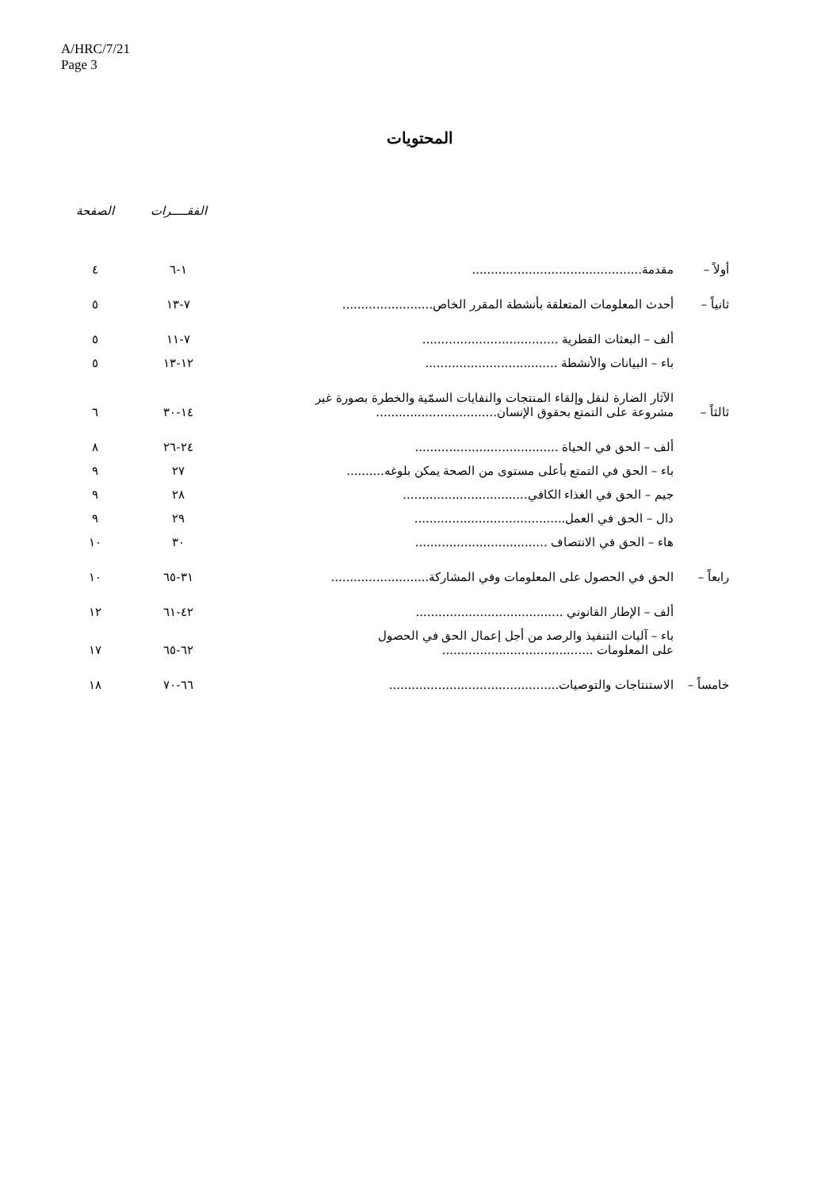A/HRC/7/21
Page 3
المحتويات
| | | | الفقـــــرات | الصفحة |
| أولاً – | مقدمة............................................. | | ١-٦ | ٤ |
| ثانياً – | أحدث المعلومات المتعلقة بأنشطة المقرر الخاص........................ | | ٧-١٣ | ٥ |
| | ألف – البعثات القطرية .................................... | | ٧-١١ | ٥ |
| | باء – البيانات والأنشطة ................................... | | ١٢-١٣ | ٥ |
| ثالثاً – | الآثار الضارة لنقل وإلقاء المنتجات والنفايات السمّية والخطرة بصورة غير مشروعة على التمتع بحقوق الإنسان................................ | | ١٤-٣٠ | ٦ |
| | ألف – الحق في الحياة ...................................... | | ٢٤-٢٦ | ٨ |
| | باء – الحق في التمتع بأعلى مستوى من الصحة يمكن بلوغه.......... | | ٢٧ | ٩ |
| | جيم – الحق في الغذاء الكافي................................. | | ٢٨ | ٩ |
| | دال – الحق في العمل........................................ | | ٢٩ | ٩ |
| | هاء – الحق في الانتصاف ................................... | | ٣٠ | ١٠ |
| رابعاً – | الحق في الحصول على المعلومات وفي المشاركة.......................... | | ٣١-٦٥ | ١٠ |
| | ألف – الإطار القانوني ....................................... | | ٤٢-٦١ | ١٢ |
| | باء – آليات التنفيذ والرصد من أجل إعمال الحق في الحصول على المعلومات ........................................ | | ٦٢-٦٥ | ١٧ |
| خامساً – | الاستنتاجات والتوصيات............................................. | | ٦٦-٧٠ | ١٨ |